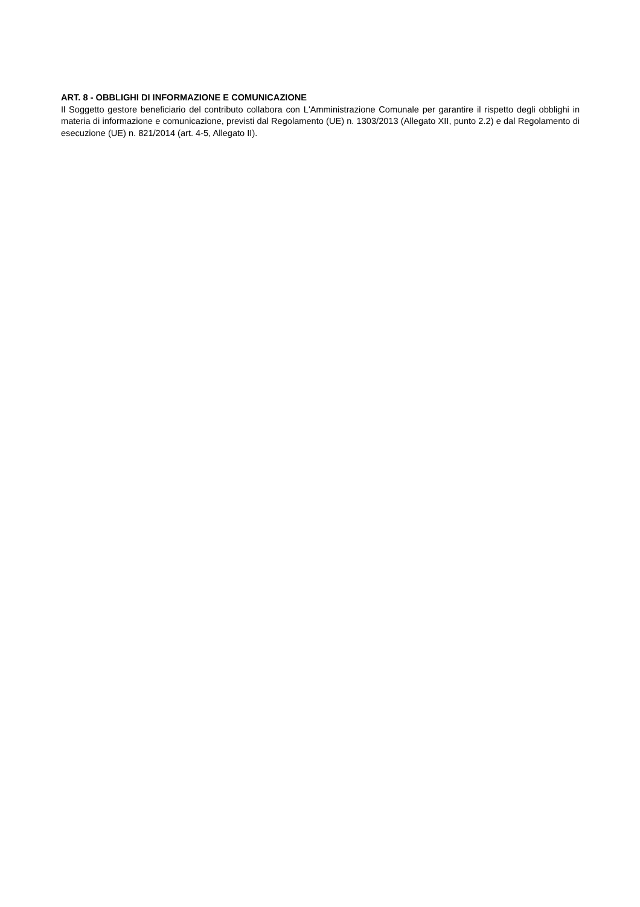ART. 8 - OBBLIGHI DI INFORMAZIONE E COMUNICAZIONE
Il Soggetto gestore beneficiario del contributo collabora con L'Amministrazione Comunale per garantire il rispetto degli obblighi in materia di informazione e comunicazione, previsti dal Regolamento (UE) n. 1303/2013 (Allegato XII, punto 2.2) e dal Regolamento di esecuzione (UE) n. 821/2014 (art. 4-5, Allegato II).